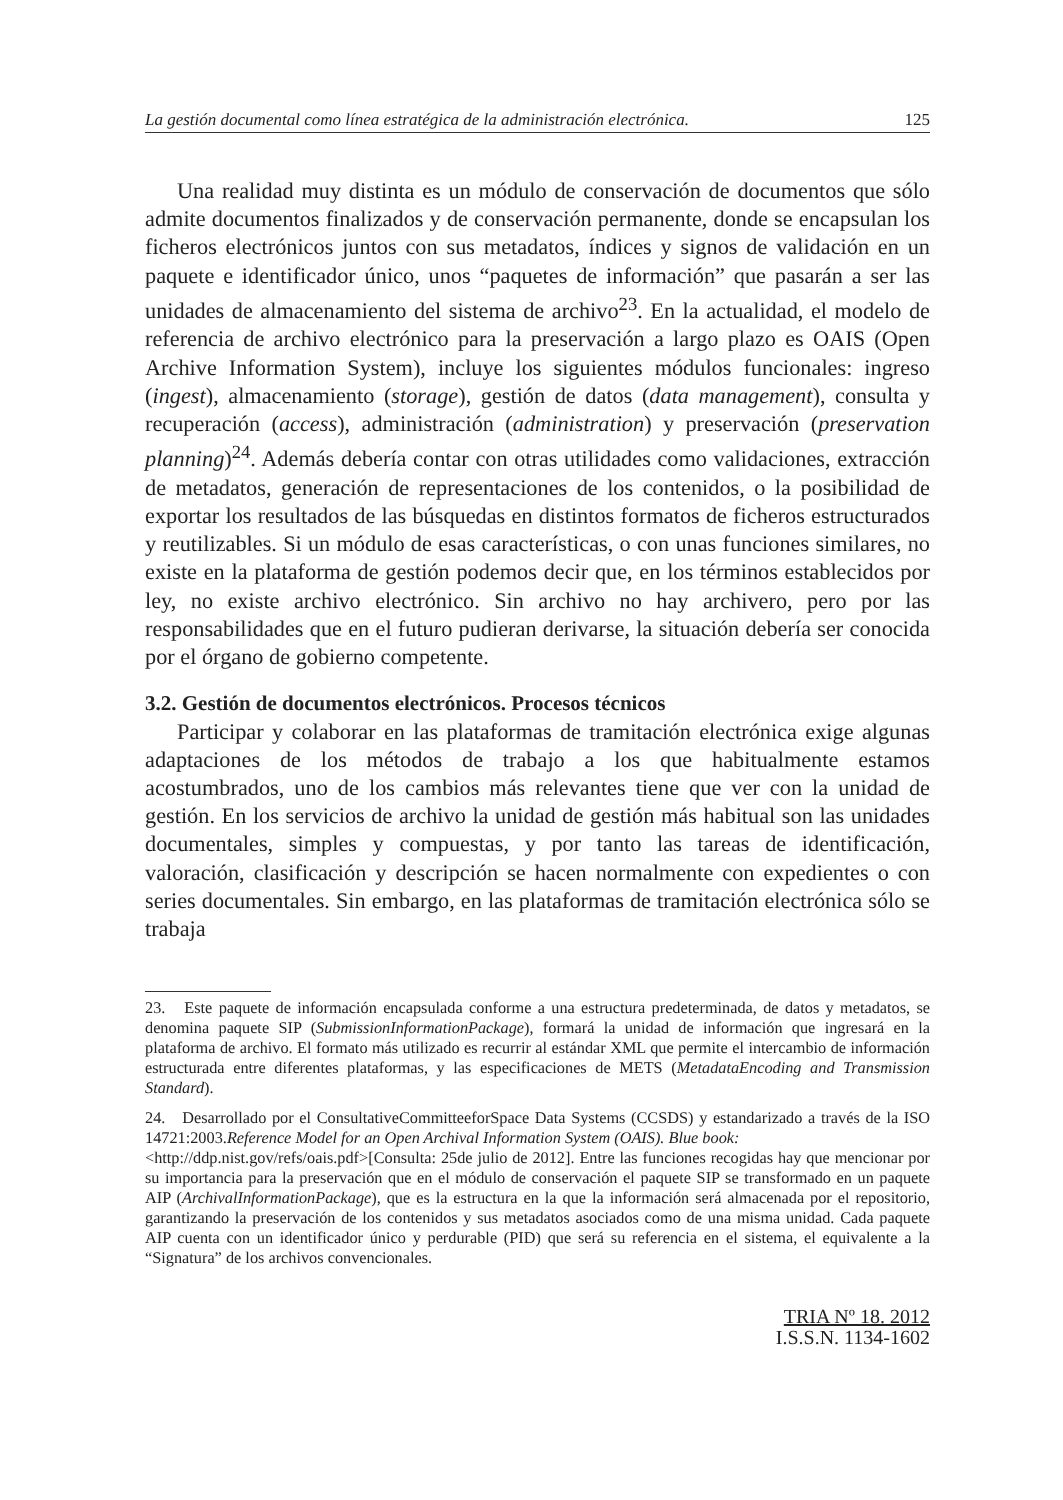La gestión documental como línea estratégica de la administración electrónica. 125
Una realidad muy distinta es un módulo de conservación de documentos que sólo admite documentos finalizados y de conservación permanente, donde se encapsulan los ficheros electrónicos juntos con sus metadatos, índices y signos de validación en un paquete e identificador único, unos “paquetes de información” que pasarán a ser las unidades de almacenamiento del sistema de archivo<sup>23</sup>. En la actualidad, el modelo de referencia de archivo electrónico para la preservación a largo plazo es OAIS (Open Archive Information System), incluye los siguientes módulos funcionales: ingreso (ingest), almacenamiento (storage), gestión de datos (data management), consulta y recuperación (access), administración (administration) y preservación (preservation planning)<sup>24</sup>. Además debería contar con otras utilidades como validaciones, extracción de metadatos, generación de representaciones de los contenidos, o la posibilidad de exportar los resultados de las búsquedas en distintos formatos de ficheros estructurados y reutilizables. Si un módulo de esas características, o con unas funciones similares, no existe en la plataforma de gestión podemos decir que, en los términos establecidos por ley, no existe archivo electrónico. Sin archivo no hay archivero, pero por las responsabilidades que en el futuro pudieran derivarse, la situación debería ser conocida por el órgano de gobierno competente.
3.2. Gestión de documentos electrónicos. Procesos técnicos
Participar y colaborar en las plataformas de tramitación electrónica exige algunas adaptaciones de los métodos de trabajo a los que habitualmente estamos acostumbrados, uno de los cambios más relevantes tiene que ver con la unidad de gestión. En los servicios de archivo la unidad de gestión más habitual son las unidades documentales, simples y compuestas, y por tanto las tareas de identificación, valoración, clasificación y descripción se hacen normalmente con expedientes o con series documentales. Sin embargo, en las plataformas de tramitación electrónica sólo se trabaja
23. Este paquete de información encapsulada conforme a una estructura predeterminada, de datos y metadatos, se denomina paquete SIP (SubmissionInformationPackage), formará la unidad de información que ingresará en la plataforma de archivo. El formato más utilizado es recurrir al estándar XML que permite el intercambio de información estructurada entre diferentes plataformas, y las especificaciones de METS (MetadataEncoding and Transmission Standard).
24. Desarrollado por el ConsultativeCommitteeforSpace Data Systems (CCSDS) y estandarizado a través de la ISO 14721:2003.Reference Model for an Open Archival Information System (OAIS). Blue book:
<http://ddp.nist.gov/refs/oais.pdf>[Consulta: 25de julio de 2012]. Entre las funciones recogidas hay que mencionar por su importancia para la preservación que en el módulo de conservación el paquete SIP se transformado en un paquete AIP (ArchivalInformationPackage), que es la estructura en la que la información será almacenada por el repositorio, garantizando la preservación de los contenidos y sus metadatos asociados como de una misma unidad. Cada paquete AIP cuenta con un identificador único y perdurable (PID) que será su referencia en el sistema, el equivalente a la “Signatura” de los archivos convencionales.
TRIA Nº 18. 2012
I.S.S.N. 1134-1602